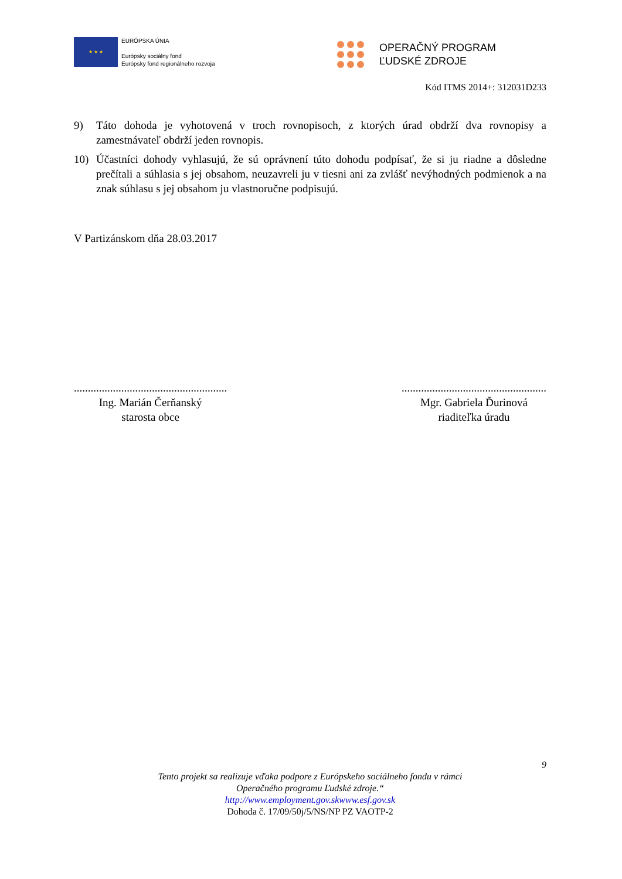★ ★ ★
EURÓPSKA ÚNIA
Európsky sociálny fond
Európsky fond regionálneho rozvoja
OPERAČNÝ PROGRAM
ĽUDSKÉ ZDROJE
Kód ITMS 2014+: 312031D233
9) Táto dohoda je vyhotovená v troch rovnopisoch, z ktorých úrad obdrží dva rovnopisy a zamestnávateľ obdrží jeden rovnopis.
10) Účastníci dohody vyhlasujú, že sú oprávnení túto dohodu podpísať, že si ju riadne a dôsledne prečítali a súhlasia s jej obsahom, neuzavreli ju v tiesni ani za zvlášť nevýhodných podmienok a na znak súhlasu s jej obsahom ju vlastnoručne podpisujú.
V Partizánskom dňa 28.03.2017
.......................................................
Ing. Marián Čerňanský
starosta obce
....................................................
Mgr. Gabriela Ďurinová
riaditeľka úradu
9
Tento projekt sa realizuje vďaka podpore z Európskeho sociálneho fondu v rámci
Operačného programu Ľudské zdroje.“
http://www.employment.gov.skwww.esf.gov.sk
Dohoda č. 17/09/50j/5/NS/NP PZ VAOTP-2